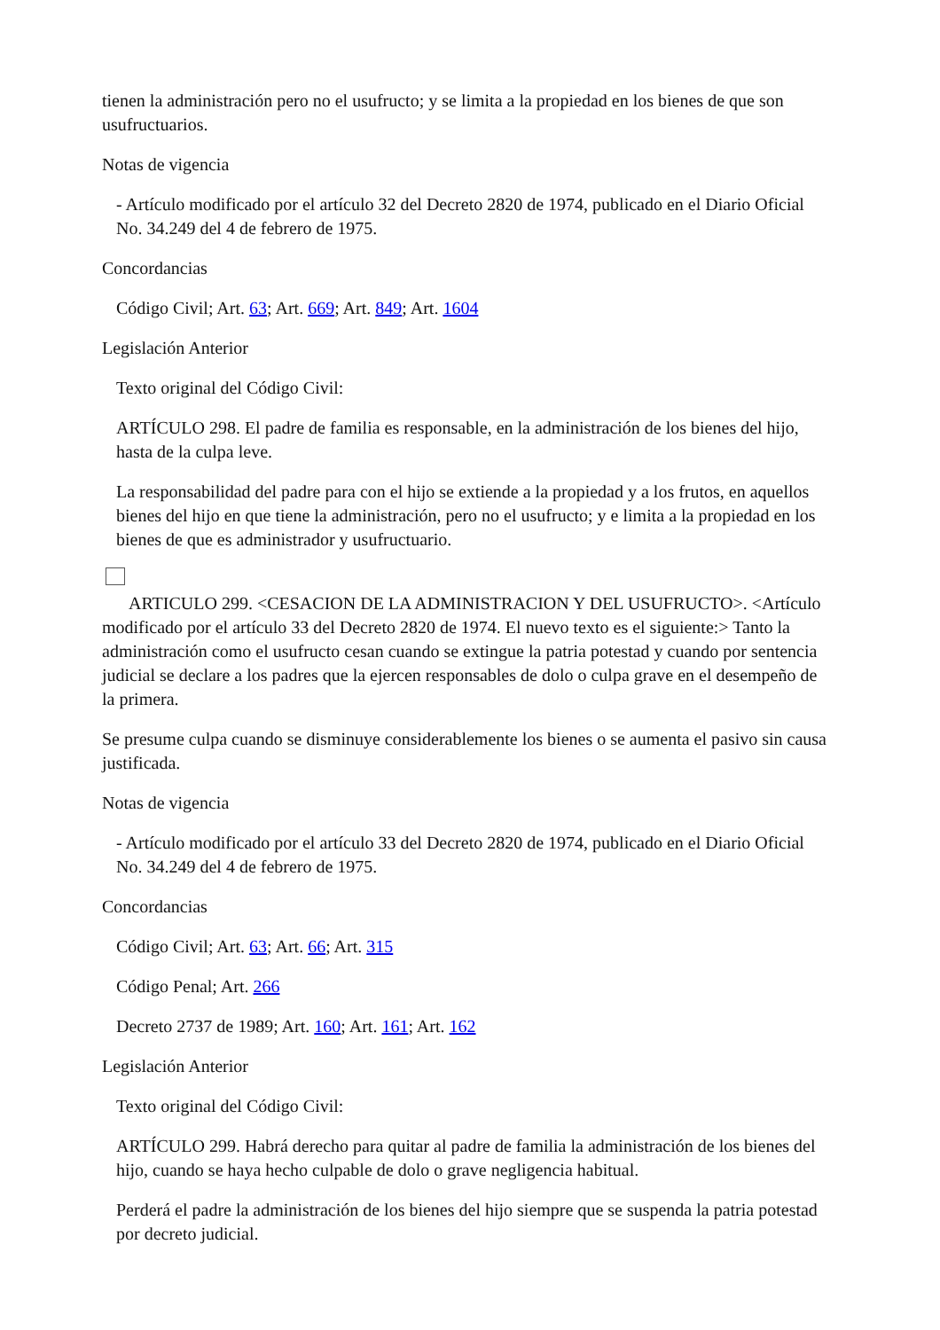tienen la administración pero no el usufructo; y se limita a la propiedad en los bienes de que son usufructuarios.
Notas de vigencia
- Artículo modificado por el artículo 32 del Decreto 2820 de 1974, publicado en el Diario Oficial No. 34.249 del 4 de febrero de 1975.
Concordancias
Código Civil; Art. 63; Art. 669; Art. 849; Art. 1604
Legislación Anterior
Texto original del Código Civil:
ARTÍCULO 298. El padre de familia es responsable, en la administración de los bienes del hijo, hasta de la culpa leve.
La responsabilidad del padre para con el hijo se extiende a la propiedad y a los frutos, en aquellos bienes del hijo en que tiene la administración, pero no el usufructo; y e limita a la propiedad en los bienes de que es administrador y usufructuario.
ARTICULO 299. <CESACION DE LA ADMINISTRACION Y DEL USUFRUCTO>. <Artículo modificado por el artículo 33 del Decreto 2820 de 1974. El nuevo texto es el siguiente:> Tanto la administración como el usufructo cesan cuando se extingue la patria potestad y cuando por sentencia judicial se declare a los padres que la ejercen responsables de dolo o culpa grave en el desempeño de la primera.
Se presume culpa cuando se disminuye considerablemente los bienes o se aumenta el pasivo sin causa justificada.
Notas de vigencia
- Artículo modificado por el artículo 33 del Decreto 2820 de 1974, publicado en el Diario Oficial No. 34.249 del 4 de febrero de 1975.
Concordancias
Código Civil; Art. 63; Art. 66; Art. 315
Código Penal; Art. 266
Decreto 2737 de 1989; Art. 160; Art. 161; Art. 162
Legislación Anterior
Texto original del Código Civil:
ARTÍCULO 299. Habrá derecho para quitar al padre de familia la administración de los bienes del hijo, cuando se haya hecho culpable de dolo o grave negligencia habitual.
Perderá el padre la administración de los bienes del hijo siempre que se suspenda la patria potestad por decreto judicial.